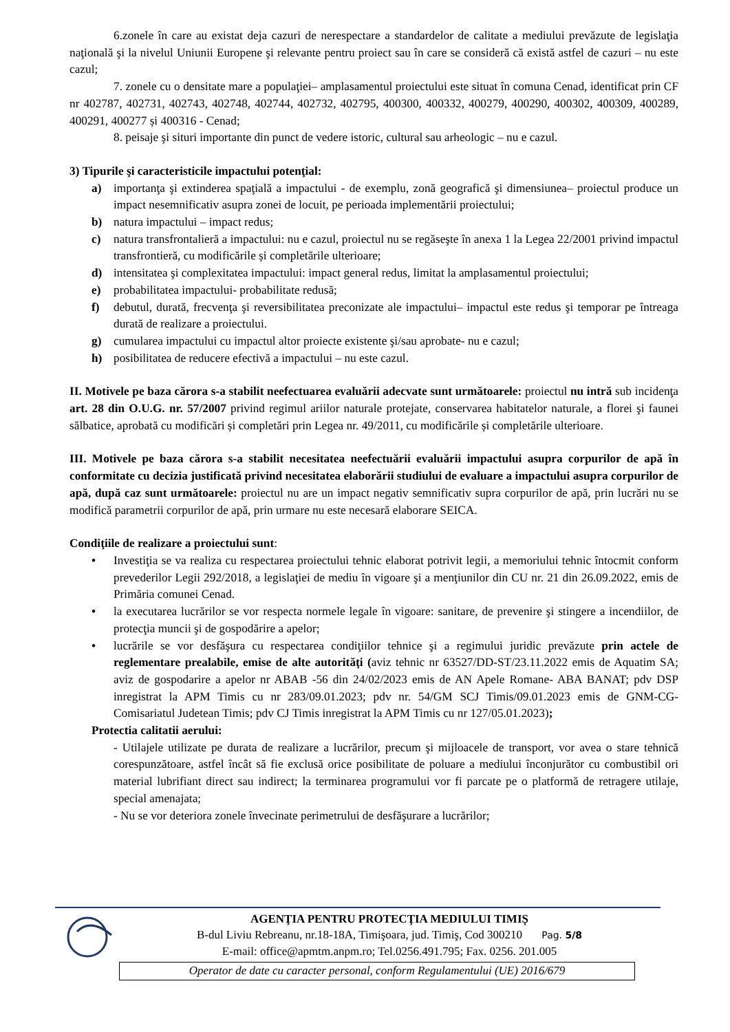6.zonele în care au existat deja cazuri de nerespectare a standardelor de calitate a mediului prevăzute de legislaţia naţională şi la nivelul Uniunii Europene şi relevante pentru proiect sau în care se consideră că există astfel de cazuri – nu este cazul;
7. zonele cu o densitate mare a populaţiei– amplasamentul proiectului este situat în comuna Cenad, identificat prin CF nr 402787, 402731, 402743, 402748, 402744, 402732, 402795, 400300, 400332, 400279, 400290, 400302, 400309, 400289, 400291, 400277 și 400316 - Cenad;
8. peisaje şi situri importante din punct de vedere istoric, cultural sau arheologic – nu e cazul.
3) Tipurile şi caracteristicile impactului potenţial:
a) importanţa şi extinderea spaţială a impactului - de exemplu, zonă geografică şi dimensiunea– proiectul produce un impact nesemnificativ asupra zonei de locuit, pe perioada implementării proiectului;
b) natura impactului – impact redus;
c) natura transfrontalieră a impactului: nu e cazul, proiectul nu se regăseşte în anexa 1 la Legea 22/2001 privind impactul transfrontieră, cu modificările și completările ulterioare;
d) intensitatea şi complexitatea impactului: impact general redus, limitat la amplasamentul proiectului;
e) probabilitatea impactului- probabilitate redusă;
f) debutul, durată, frecvenţa şi reversibilitatea preconizate ale impactului– impactul este redus şi temporar pe întreaga durată de realizare a proiectului.
g) cumularea impactului cu impactul altor proiecte existente şi/sau aprobate- nu e cazul;
h) posibilitatea de reducere efectivă a impactului – nu este cazul.
II. Motivele pe baza cărora s-a stabilit neefectuarea evaluării adecvate sunt următoarele: proiectul nu intră sub incidenţa art. 28 din O.U.G. nr. 57/2007 privind regimul ariilor naturale protejate, conservarea habitatelor naturale, a florei şi faunei sălbatice, aprobată cu modificări și completări prin Legea nr. 49/2011, cu modificările și completările ulterioare.
III. Motivele pe baza cărora s-a stabilit necesitatea neefectuării evaluării impactului asupra corpurilor de apă în conformitate cu decizia justificată privind necesitatea elaborării studiului de evaluare a impactului asupra corpurilor de apă, după caz sunt următoarele: proiectul nu are un impact negativ semnificativ supra corpurilor de apă, prin lucrări nu se modifică parametrii corpurilor de apă, prin urmare nu este necesară elaborare SEICA.
Condiţiile de realizare a proiectului sunt:
• Investiţia se va realiza cu respectarea proiectului tehnic elaborat potrivit legii, a memoriului tehnic întocmit conform prevederilor Legii 292/2018, a legislaţiei de mediu în vigoare şi a menţiunilor din CU nr. 21 din 26.09.2022, emis de Primăria comunei Cenad.
• la executarea lucrărilor se vor respecta normele legale în vigoare: sanitare, de prevenire şi stingere a incendiilor, de protecţia muncii şi de gospodărire a apelor;
• lucrările se vor desfăşura cu respectarea condiţiilor tehnice şi a regimului juridic prevăzute prin actele de reglementare prealabile, emise de alte autorităţi (aviz tehnic nr 63527/DD-ST/23.11.2022 emis de Aquatim SA; aviz de gospodarire a apelor nr ABAB -56 din 24/02/2023 emis de AN Apele Romane- ABA BANAT; pdv DSP inregistrat la APM Timis cu nr 283/09.01.2023; pdv nr. 54/GM SCJ Timis/09.01.2023 emis de GNM-CG- Comisariatul Judetean Timis; pdv CJ Timis inregistrat la APM Timis cu nr 127/05.01.2023);
Protectia calitatii aerului:
- Utilajele utilizate pe durata de realizare a lucrărilor, precum şi mijloacele de transport, vor avea o stare tehnică corespunzătoare, astfel încât să fie exclusă orice posibilitate de poluare a mediului înconjurător cu combustibil ori material lubrifiant direct sau indirect; la terminarea programului vor fi parcate pe o platformă de retragere utilaje, special amenajata;
- Nu se vor deteriora zonele învecinate perimetrului de desfăşurare a lucrărilor;
AGENŢIA PENTRU PROTECŢIA MEDIULUI TIMIȘ
B-dul Liviu Rebreanu, nr.18-18A, Timişoara, jud. Timiş, Cod 300210 Pag. 5/8
E-mail: office@apmtm.anpm.ro; Tel.0256.491.795; Fax. 0256. 201.005
Operator de date cu caracter personal, conform Regulamentului (UE) 2016/679